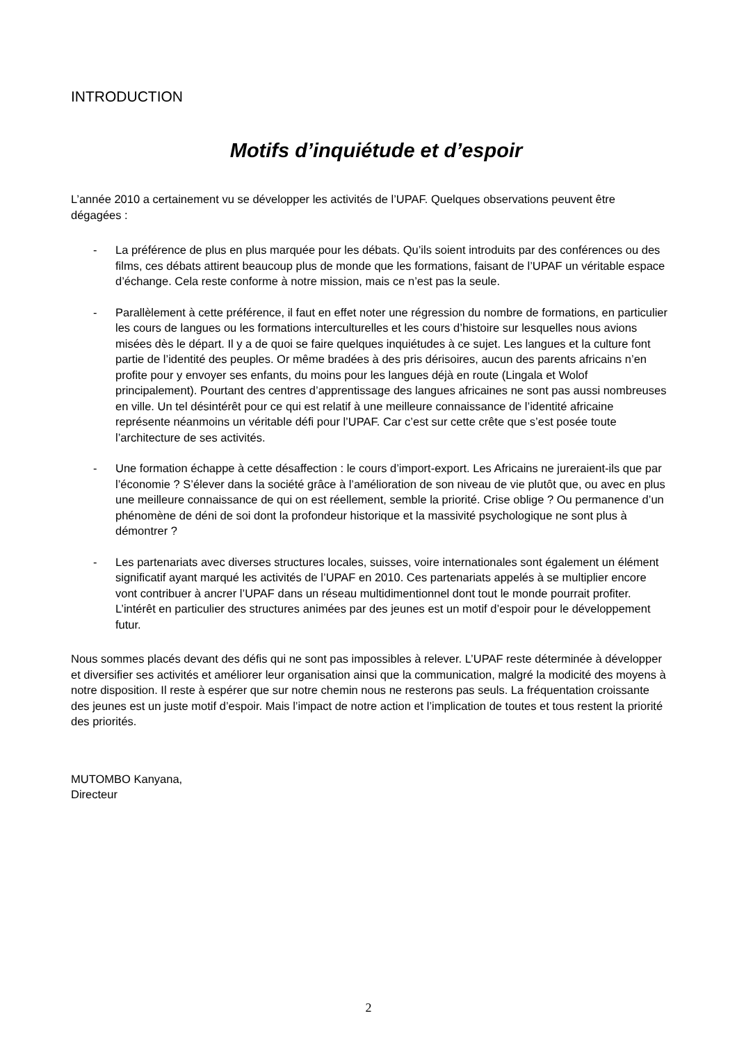INTRODUCTION
Motifs d’inquiétude et d’espoir
L’année 2010 a certainement vu se développer les activités de l’UPAF. Quelques observations peuvent être dégagées :
- La préférence de plus en plus marquée pour les débats. Qu’ils soient introduits par des conférences ou des films, ces débats attirent beaucoup plus de monde que les formations, faisant de l’UPAF un véritable espace d’échange. Cela reste conforme à notre mission, mais ce n’est pas la seule.
- Parallèlement à cette préférence, il faut en effet noter une régression du nombre de formations, en particulier les cours de langues ou les formations interculturelles et les cours d’histoire sur lesquelles nous avions misées dès le départ. Il y a de quoi se faire quelques inquiétudes à ce sujet. Les langues et la culture font partie de l’identité des peuples. Or même bradées à des pris dérisoires, aucun des parents africains n’en profite pour y envoyer ses enfants, du moins pour les langues déjà en route (Lingala et Wolof principalement). Pourtant des centres d’apprentissage des langues africaines ne sont pas aussi nombreuses en ville. Un tel désintérêt pour ce qui est relatif à une meilleure connaissance de l’identité africaine représente néanmoins un véritable défi pour l’UPAF. Car c’est sur cette crête que s’est posée toute l’architecture de ses activités.
- Une formation échappe à cette désaffection : le cours d’import-export. Les Africains ne jureraient-ils que par l’économie ? S’élever dans la société grâce à l’amélioration de son niveau de vie plutôt que, ou avec en plus une meilleure connaissance de qui on est réellement, semble la priorité. Crise oblige ? Ou permanence d’un phénomène de déni de soi dont la profondeur historique et la massivité psychologique ne sont plus à démontrer ?
- Les partenariats avec diverses structures locales, suisses, voire internationales sont également un élément significatif ayant marqué les activités de l’UPAF en 2010. Ces partenariats appelés à se multiplier encore vont contribuer à ancrer l’UPAF dans un réseau multidimentionnel dont tout le monde pourrait profiter. L’intérêt en particulier des structures animées par des jeunes est un motif d’espoir pour le développement futur.
Nous sommes placés devant des défis qui ne sont pas impossibles à relever. L’UPAF reste déterminée à développer et diversifier ses activités et améliorer leur organisation ainsi que la communication, malgré la modicité des moyens à notre disposition. Il reste à espérer que sur notre chemin nous ne resterons pas seuls. La fréquentation croissante des jeunes est un juste motif d’espoir. Mais l’impact de notre action et l’implication de toutes et tous restent la priorité des priorités.
MUTOMBO Kanyana,
Directeur
2